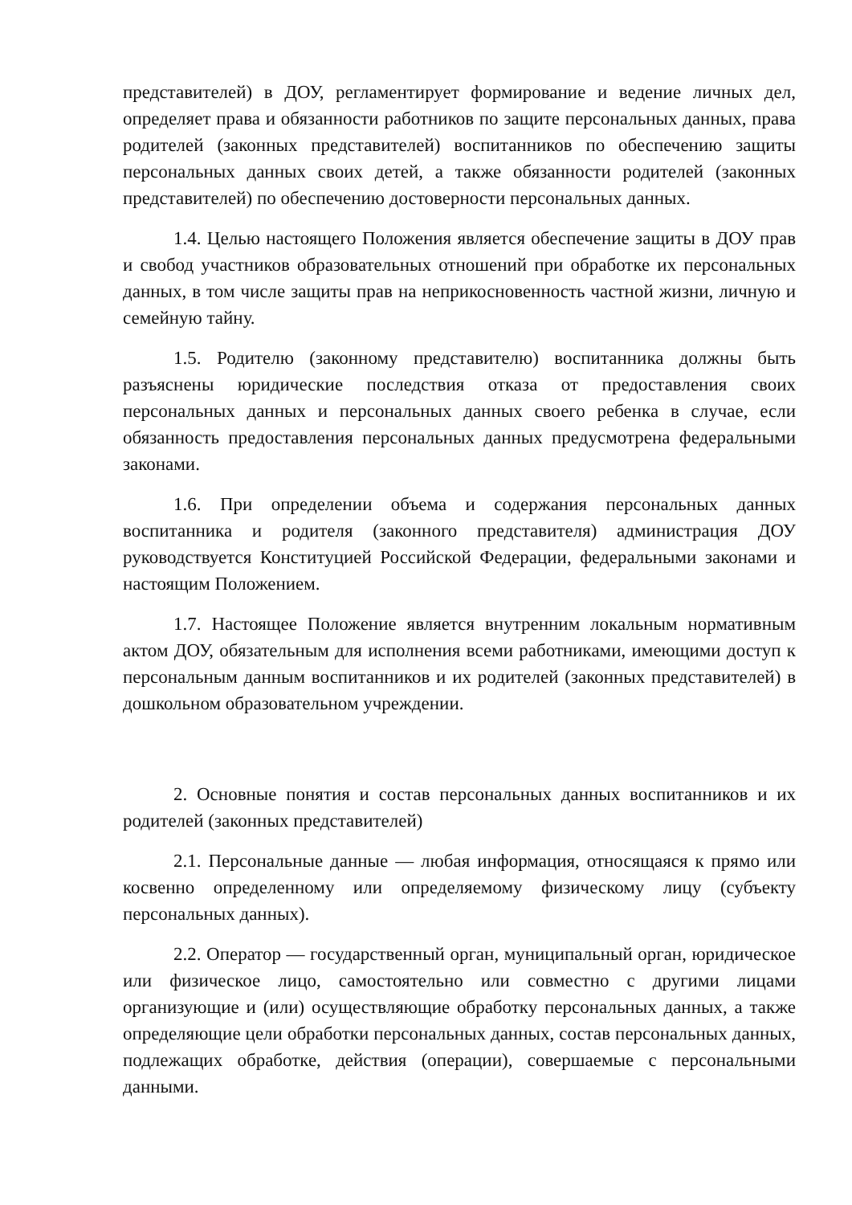представителей) в ДОУ, регламентирует формирование и ведение личных дел, определяет права и обязанности работников по защите персональных данных, права родителей (законных представителей) воспитанников по обеспечению защиты персональных данных своих детей, а также обязанности родителей (законных представителей) по обеспечению достоверности персональных данных.
1.4. Целью настоящего Положения является обеспечение защиты в ДОУ прав и свобод участников образовательных отношений при обработке их персональных данных, в том числе защиты прав на неприкосновенность частной жизни, личную и семейную тайну.
1.5. Родителю (законному представителю) воспитанника должны быть разъяснены юридические последствия отказа от предоставления своих персональных данных и персональных данных своего ребенка в случае, если обязанность предоставления персональных данных предусмотрена федеральными законами.
1.6. При определении объема и содержания персональных данных воспитанника и родителя (законного представителя) администрация ДОУ руководствуется Конституцией Российской Федерации, федеральными законами и настоящим Положением.
1.7. Настоящее Положение является внутренним локальным нормативным актом ДОУ, обязательным для исполнения всеми работниками, имеющими доступ к персональным данным воспитанников и их родителей (законных представителей) в дошкольном образовательном учреждении.
2. Основные понятия и состав персональных данных воспитанников и их родителей (законных представителей)
2.1. Персональные данные — любая информация, относящаяся к прямо или косвенно определенному или определяемому физическому лицу (субъекту персональных данных).
2.2. Оператор — государственный орган, муниципальный орган, юридическое или физическое лицо, самостоятельно или совместно с другими лицами организующие и (или) осуществляющие обработку персональных данных, а также определяющие цели обработки персональных данных, состав персональных данных, подлежащих обработке, действия (операции), совершаемые с персональными данными.